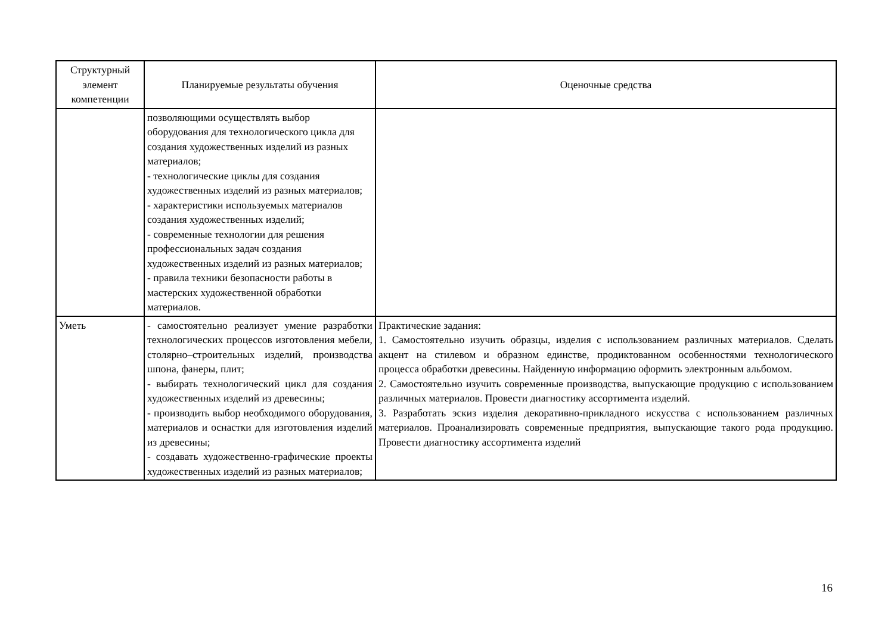| Структурный элемент компетенции | Планируемые результаты обучения | Оценочные средства |
| --- | --- | --- |
| | позволяющими осуществлять выбор оборудования для технологического цикла для создания художественных изделий из разных материалов; - технологические циклы для создания художественных изделий из разных материалов; - характеристики используемых материалов создания художественных изделий; - современные технологии для решения профессиональных задач создания художественных изделий из разных материалов; - правила техники безопасности работы в мастерских художественной обработки материалов. | |
| Уметь | - самостоятельно реализует умение разработки технологических процессов изготовления мебели, столярно–строительных изделий, производства шпона, фанеры, плит; - выбирать технологический цикл для создания художественных изделий из древесины; - производить выбор необходимого оборудования, материалов и оснастки для изготовления изделий из древесины; - создавать художественно-графические проекты художественных изделий из разных материалов; | Практические задания: 1. Самостоятельно изучить образцы, изделия с использованием различных материалов. Сделать акцент на стилевом и образном единстве, продиктованном особенностями технологического процесса обработки древесины. Найденную информацию оформить электронным альбомом. 2. Самостоятельно изучить современные производства, выпускающие продукцию с использованием различных материалов. Провести диагностику ассортимента изделий. 3. Разработать эскиз изделия декоративно-прикладного искусства с использованием различных материалов. Проанализировать современные предприятия, выпускающие такого рода продукцию. Провести диагностику ассортимента изделий |
16